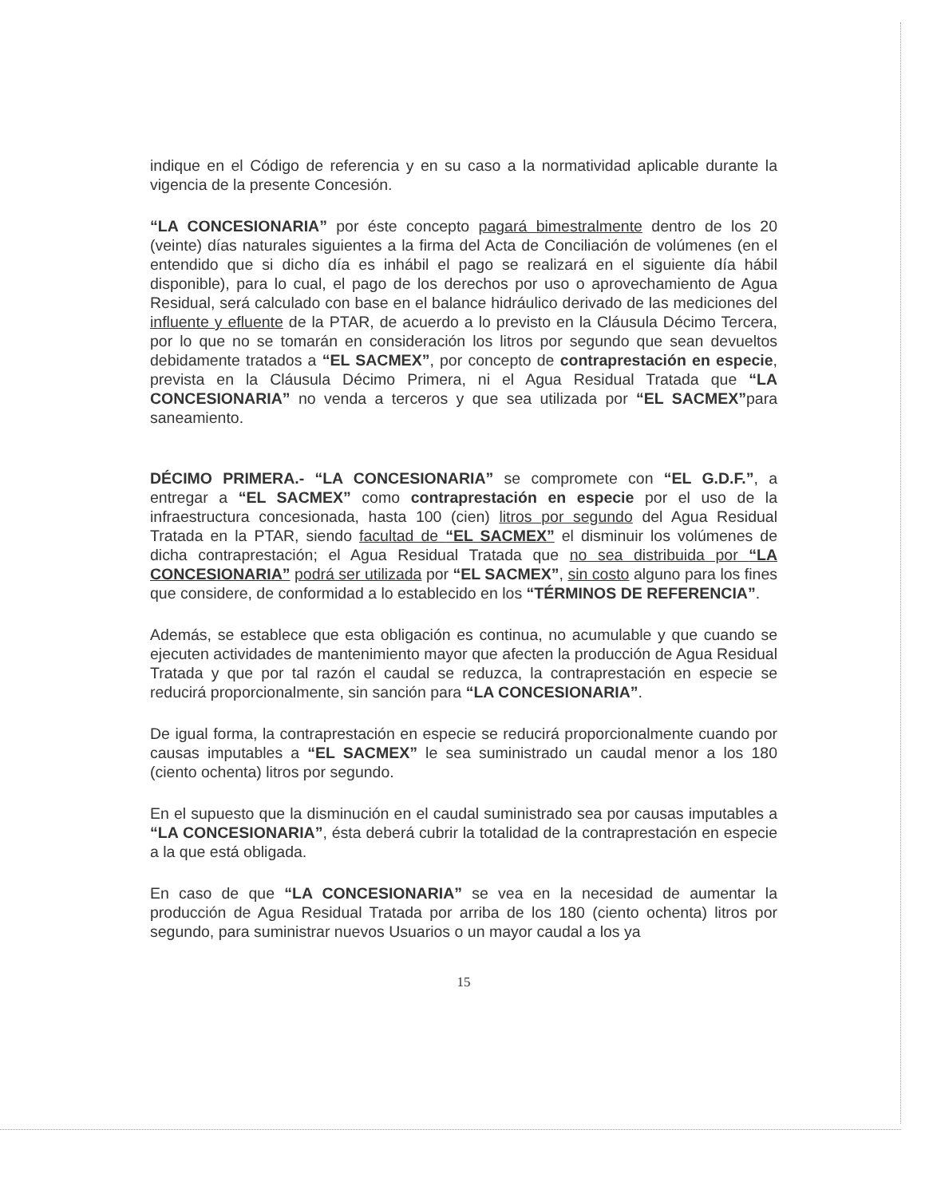indique en el Código de referencia y en su caso a la normatividad aplicable durante la vigencia de la presente Concesión.
“LA CONCESIONARIA” por éste concepto pagará bimestralmente dentro de los 20 (veinte) días naturales siguientes a la firma del Acta de Conciliación de volúmenes (en el entendido que si dicho día es inhábil el pago se realizará en el siguiente día hábil disponible), para lo cual, el pago de los derechos por uso o aprovechamiento de Agua Residual, será calculado con base en el balance hidráulico derivado de las mediciones del influente y efluente de la PTAR, de acuerdo a lo previsto en la Cláusula Décimo Tercera, por lo que no se tomarán en consideración los litros por segundo que sean devueltos debidamente tratados a “EL SACMEX”, por concepto de contraprestación en especie, prevista en la Cláusula Décimo Primera, ni el Agua Residual Tratada que “LA CONCESIONARIA” no venda a terceros y que sea utilizada por “EL SACMEX”para saneamiento.
DÉCIMO PRIMERA.- “LA CONCESIONARIA” se compromete con “EL G.D.F.”, a entregar a “EL SACMEX” como contraprestación en especie por el uso de la infraestructura concesionada, hasta 100 (cien) litros por segundo del Agua Residual Tratada en la PTAR, siendo facultad de “EL SACMEX” el disminuir los volúmenes de dicha contraprestación; el Agua Residual Tratada que no sea distribuida por “LA CONCESIONARIA” podrá ser utilizada por “EL SACMEX”, sin costo alguno para los fines que considere, de conformidad a lo establecido en los “TÉRMINOS DE REFERENCIA”.
Además, se establece que esta obligación es continua, no acumulable y que cuando se ejecuten actividades de mantenimiento mayor que afecten la producción de Agua Residual Tratada y que por tal razón el caudal se reduzca, la contraprestación en especie se reducirá proporcionalmente, sin sanción para “LA CONCESIONARIA”.
De igual forma, la contraprestación en especie se reducirá proporcionalmente cuando por causas imputables a “EL SACMEX” le sea suministrado un caudal menor a los 180 (ciento ochenta) litros por segundo.
En el supuesto que la disminución en el caudal suministrado sea por causas imputables a “LA CONCESIONARIA”, ésta deberá cubrir la totalidad de la contraprestación en especie a la que está obligada.
En caso de que “LA CONCESIONARIA” se vea en la necesidad de aumentar la producción de Agua Residual Tratada por arriba de los 180 (ciento ochenta) litros por segundo, para suministrar nuevos Usuarios o un mayor caudal a los ya
15